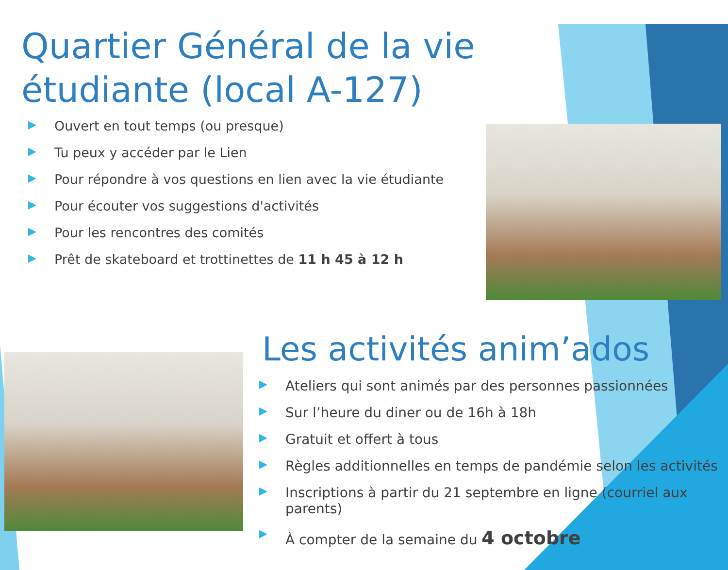Quartier Général de la vie étudiante (local A-127)
▶ Ouvert en tout temps (ou presque)
▶ Tu peux y accéder par le Lien
▶ Pour répondre à vos questions en lien avec la vie étudiante
▶ Pour écouter vos suggestions d'activités
▶ Pour les rencontres des comités
▶ Prêt de skateboard et trottinettes de 11 h 45 à 12 h
Les activités anim’ados
▶ Ateliers qui sont animés par des personnes passionnées
▶ Sur l’heure du diner ou de 16h à 18h
▶ Gratuit et offert à tous
▶ Règles additionnelles en temps de pandémie selon les activités
▶ Inscriptions à partir du 21 septembre en ligne (courriel aux parents)
▶ À compter de la semaine du 4 octobre